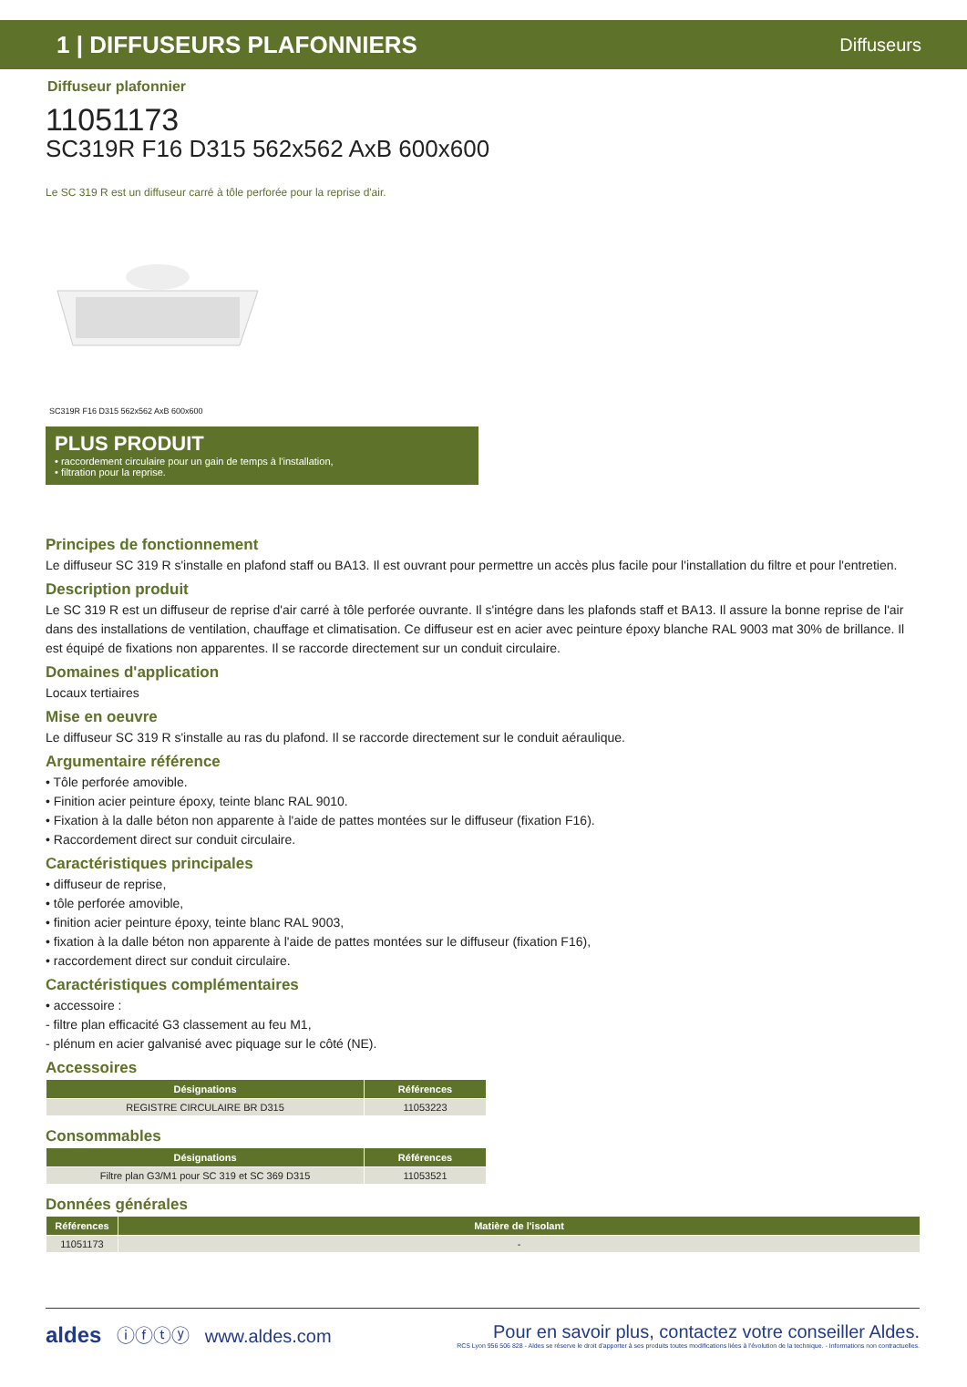1 | DIFFUSEURS PLAFONNIERS Diffuseurs
Diffuseur plafonnier
11051173
SC319R F16 D315 562x562 AxB 600x600
Le SC 319 R est un diffuseur carré à tôle perforée pour la reprise d'air.
SC319R F16 D315 562x562 AxB 600x600
PLUS PRODUIT
• raccordement circulaire pour un gain de temps à l'installation,
• filtration pour la reprise.
Principes de fonctionnement
Le diffuseur SC 319 R s'installe en plafond staff ou BA13. Il est ouvrant pour permettre un accès plus facile pour l'installation du filtre et pour l'entretien.
Description produit
Le SC 319 R est un diffuseur de reprise d'air carré à tôle perforée ouvrante. Il s'intégre dans les plafonds staff et BA13. Il assure la bonne reprise de l'air dans des installations de ventilation, chauffage et climatisation. Ce diffuseur est en acier avec peinture époxy blanche RAL 9003 mat 30% de brillance. Il est équipé de fixations non apparentes. Il se raccorde directement sur un conduit circulaire.
Domaines d'application
Locaux tertiaires
Mise en oeuvre
Le diffuseur SC 319 R s'installe au ras du plafond. Il se raccorde directement sur le conduit aéraulique.
Argumentaire référence
• Tôle perforée amovible.
• Finition acier peinture époxy, teinte blanc RAL 9010.
• Fixation à la dalle béton non apparente à l'aide de pattes montées sur le diffuseur (fixation F16).
• Raccordement direct sur conduit circulaire.
Caractéristiques principales
• diffuseur de reprise,
• tôle perforée amovible,
• finition acier peinture époxy, teinte blanc RAL 9003,
• fixation à la dalle béton non apparente à l'aide de pattes montées sur le diffuseur (fixation F16),
• raccordement direct sur conduit circulaire.
Caractéristiques complémentaires
• accessoire :
- filtre plan efficacité G3 classement au feu M1,
- plénum en acier galvanisé avec piquage sur le côté (NE).
Accessoires
| Désignations | Références |
| --- | --- |
| REGISTRE CIRCULAIRE BR D315 | 11053223 |
Consommables
| Désignations | Références |
| --- | --- |
| Filtre plan G3/M1 pour SC 319 et SC 369 D315 | 11053521 |
Données générales
| Références | Matière de l'isolant |
| --- | --- |
| 11051173 | - |
aldes ⓘⓕⓣⓨ www.aldes.com Pour en savoir plus, contactez votre conseiller Aldes.
RCS Lyon 956 506 828 - Aldes se réserve le droit d'apporter à ses produits toutes modifications liées à l'évolution de la technique. - Informations non contractuelles.